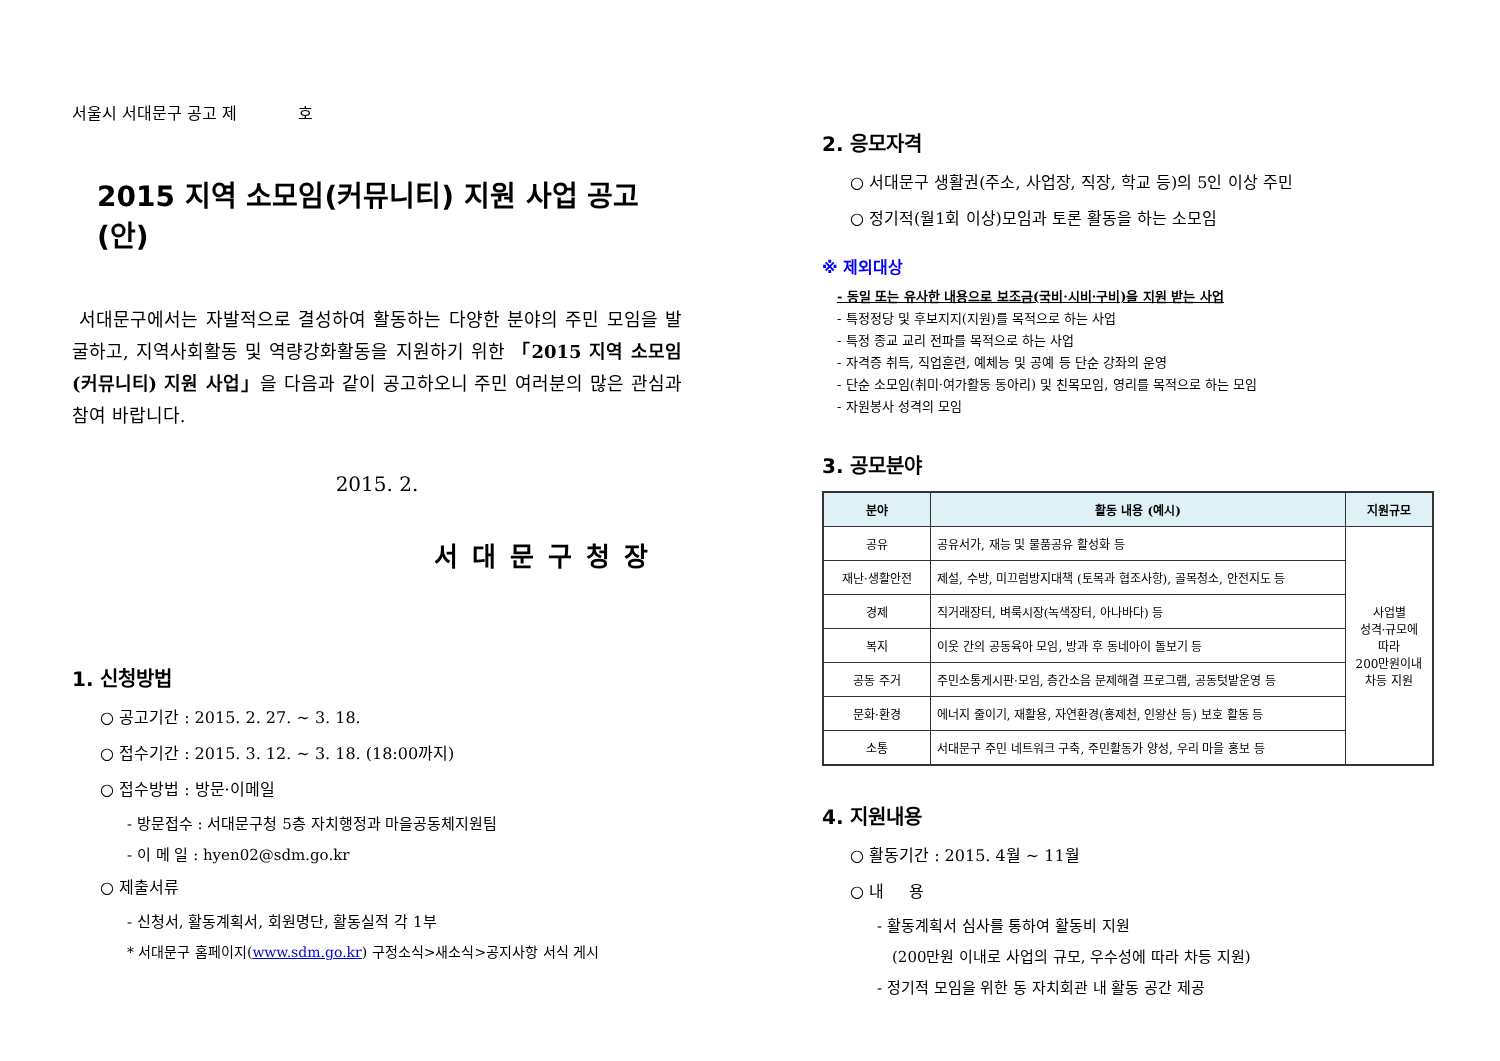서울시 서대문구 공고 제 호
2015 지역 소모임(커뮤니티) 지원 사업 공고(안)
서대문구에서는 자발적으로 결성하여 활동하는 다양한 분야의 주민 모임을 발굴하고, 지역사회활동 및 역량강화활동을 지원하기 위한 「2015 지역 소모임(커뮤니티) 지원 사업」을 다음과 같이 공고하오니 주민 여러분의 많은 관심과 참여 바랍니다.
2015. 2.
서대문구청장
1. 신청방법
○ 공고기간 : 2015. 2. 27. ~ 3. 18.
○ 접수기간 : 2015. 3. 12. ~ 3. 18. (18:00까지)
○ 접수방법 : 방문·이메일
- 방문접수 : 서대문구청 5층 자치행정과 마을공동체지원팀
- 이 메 일 : hyen02@sdm.go.kr
○ 제출서류
- 신청서, 활동계획서, 회원명단, 활동실적 각 1부
* 서대문구 홈페이지(www.sdm.go.kr) 구정소식>새소식>공지사항 서식 게시
2. 응모자격
○ 서대문구 생활권(주소, 사업장, 직장, 학교 등)의 5인 이상 주민
○ 정기적(월1회 이상)모임과 토론 활동을 하는 소모임
※ 제외대상
- 동일 또는 유사한 내용으로 보조금(국비·시비·구비)을 지원 받는 사업
- 특정정당 및 후보지지(지원)를 목적으로 하는 사업
- 특정 종교 교리 전파를 목적으로 하는 사업
- 자격증 취득, 직업훈련, 예체능 및 공예 등 단순 강좌의 운영
- 단순 소모임(취미·여가활동 동아리) 및 친목모임, 영리를 목적으로 하는 모임
- 자원봉사 성격의 모임
3. 공모분야
| 분야 | 활동 내용 (예시) | 지원규모 |
| --- | --- | --- |
| 공유 | 공유서가, 재능 및 물품공유 활성화 등 | 사업별 성격·규모에 따라 200만원이내 차등 지원 |
| 재난·생활안전 | 제설, 수방, 미끄럼방지대책 (토목과 협조사항), 골목청소, 안전지도 등 | |
| 경제 | 직거래장터, 벼룩시장(녹색장터, 아나바다) 등 | |
| 복지 | 이웃 간의 공동육아 모임, 방과 후 동네아이 돌보기 등 | |
| 공동 주거 | 주민소통게시판·모임, 층간소음 문제해결 프로그램, 공동텃밭운영 등 | |
| 문화·환경 | 에너지 줄이기, 재활용, 자연환경(홍제천, 인왕산 등) 보호 활동 등 | |
| 소통 | 서대문구 주민 네트워크 구축, 주민활동가 양성, 우리 마을 홍보 등 | |
4. 지원내용
○ 활동기간 : 2015. 4월 ~ 11월
○ 내 용
- 활동계획서 심사를 통하여 활동비 지원
(200만원 이내로 사업의 규모, 우수성에 따라 차등 지원)
- 정기적 모임을 위한 동 자치회관 내 활동 공간 제공